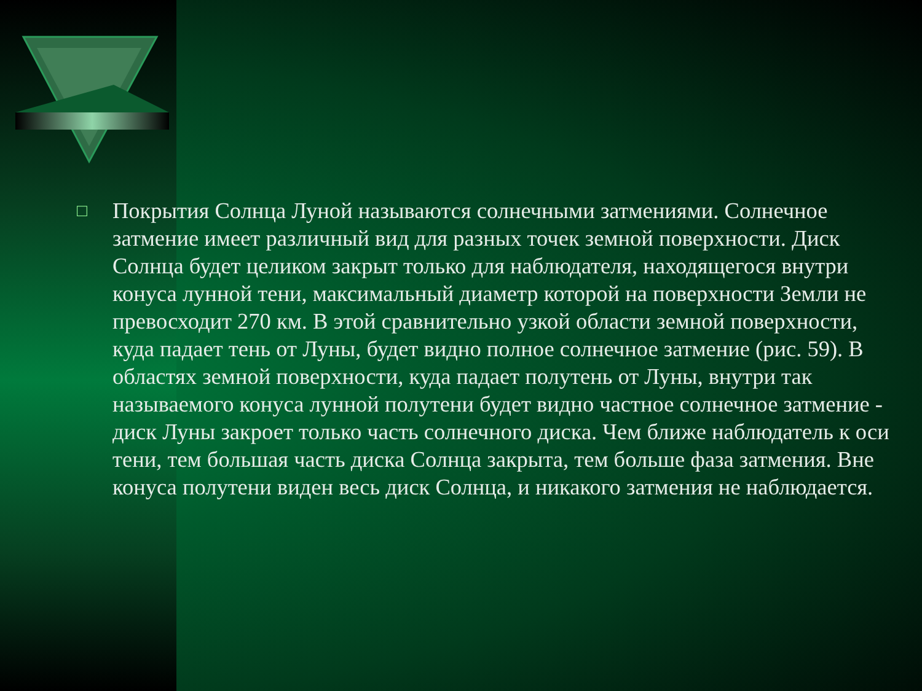□
Покрытия Солнца Луной называются солнечными затмениями. Солнечное затмение имеет различный вид для разных точек земной поверхности. Диск Солнца будет целиком закрыт только для наблюдателя, находящегося внутри конуса лунной тени, максимальный диаметр которой на поверхности Земли не превосходит 270 км. В этой сравнительно узкой области земной поверхности, куда падает тень от Луны, будет видно полное солнечное затмение (рис. 59). В областях земной поверхности, куда падает полутень от Луны, внутри так называемого конуса лунной полутени будет видно частное солнечное затмение - диск Луны закроет только часть солнечного диска. Чем ближе наблюдатель к оси тени, тем большая часть диска Солнца закрыта, тем больше фаза затмения. Вне конуса полутени виден весь диск Солнца, и никакого затмения не наблюдается.